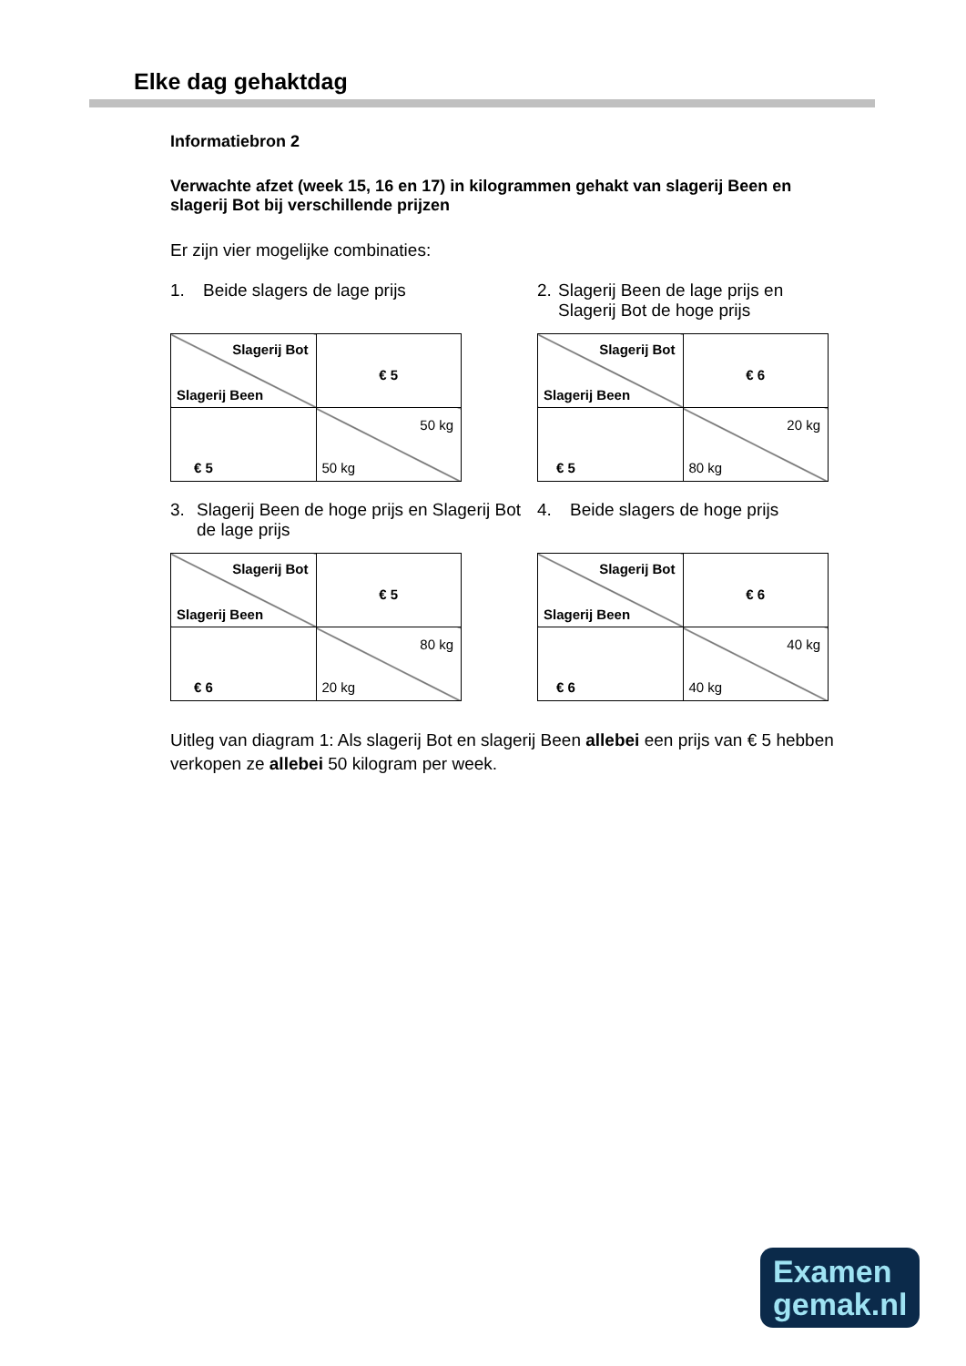Elke dag gehaktdag
Informatiebron 2
Verwachte afzet (week 15, 16 en 17) in kilogrammen gehakt van slagerij Been en slagerij Bot bij verschillende prijzen
Er zijn vier mogelijke combinaties:
1. Beide slagers de lage prijs
| Slagerij Bot Slagerij Been | € 5 |
| € 5 | 50 kg 50 kg |
2. Slagerij Been de lage prijs en Slagerij Bot de hoge prijs
| Slagerij Bot Slagerij Been | € 6 |
| € 5 | 20 kg 80 kg |
3. Slagerij Been de hoge prijs en Slagerij Bot de lage prijs
| Slagerij Bot Slagerij Been | € 5 |
| € 6 | 80 kg 20 kg |
4. Beide slagers de hoge prijs
| Slagerij Bot Slagerij Been | € 6 |
| € 6 | 40 kg 40 kg |
Uitleg van diagram 1: Als slagerij Bot en slagerij Been allebei een prijs van € 5 hebben verkopen ze allebei 50 kilogram per week.
Examen
gemak.nl